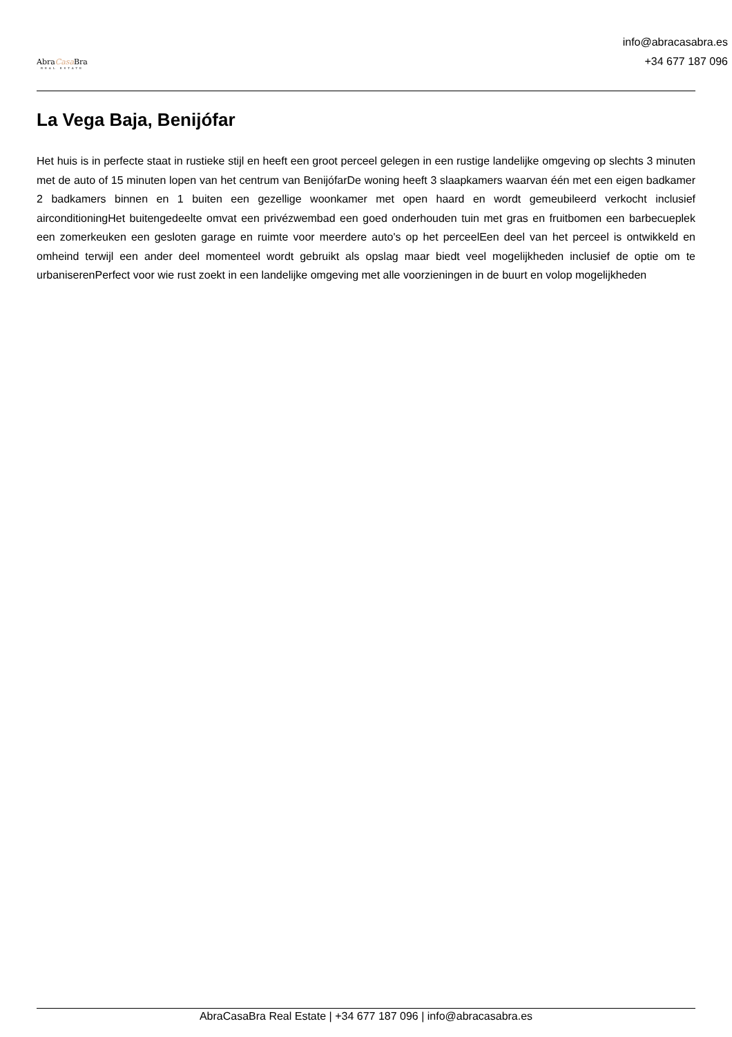AbraCasa Bra
REAL ESTATE
info@abracasabra.es
+34 677 187 096
La Vega Baja, Benijófar
Het huis is in perfecte staat in rustieke stijl en heeft een groot perceel gelegen in een rustige landelijke omgeving op slechts 3 minuten met de auto of 15 minuten lopen van het centrum van BenijófarDe woning heeft 3 slaapkamers waarvan één met een eigen badkamer 2 badkamers binnen en 1 buiten een gezellige woonkamer met open haard en wordt gemeubileerd verkocht inclusief airconditioningHet buitengedeelte omvat een privézwembad een goed onderhouden tuin met gras en fruitbomen een barbecueplek een zomerkeuken een gesloten garage en ruimte voor meerdere auto's op het perceelEen deel van het perceel is ontwikkeld en omheind terwijl een ander deel momenteel wordt gebruikt als opslag maar biedt veel mogelijkheden inclusief de optie om te urbaniserenPerfect voor wie rust zoekt in een landelijke omgeving met alle voorzieningen in de buurt en volop mogelijkheden
AbraCasaBra Real Estate | +34 677 187 096 | info@abracasabra.es